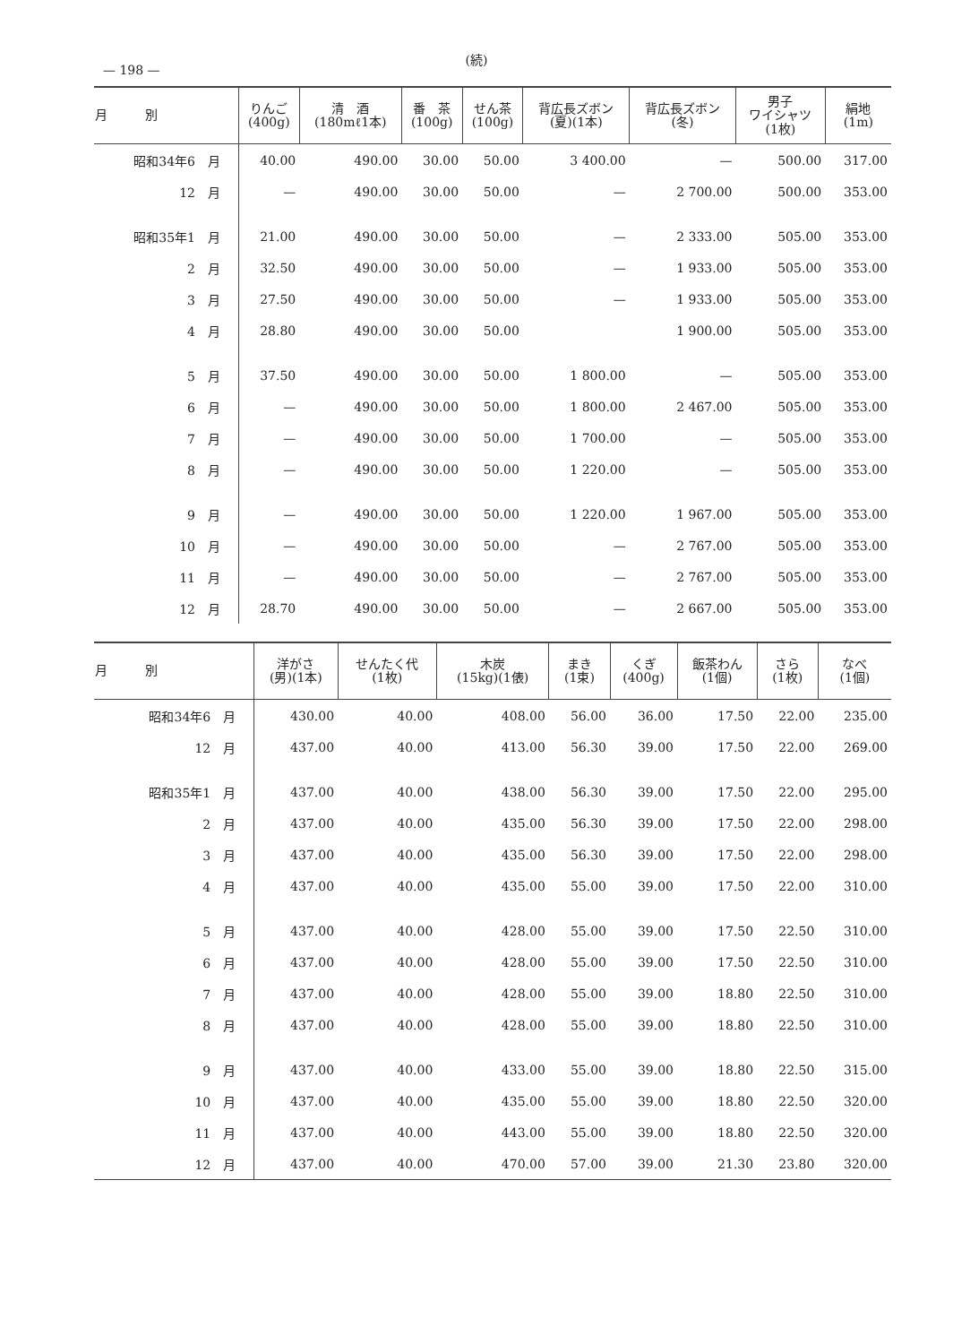— 198 —
(続)
| 月 別 | りんご (400g) | 清 酒 (180mℓ1本) | 番 茶 (100g) | せん茶 (100g) | 背広長ズボン (夏)(1本) | 背広長ズボン (冬) | 男子 ワイシャツ (1枚) | 絹地 (1m) |
| --- | --- | --- | --- | --- | --- | --- | --- | --- |
| 昭和34年6 月 | 40.00 | 490.00 | 30.00 | 50.00 | 3 400.00 | — | 500.00 | 317.00 |
| 12 月 | — | 490.00 | 30.00 | 50.00 | — | 2 700.00 | 500.00 | 353.00 |
| 昭和35年1 月 | 21.00 | 490.00 | 30.00 | 50.00 | — | 2 333.00 | 505.00 | 353.00 |
| 2 月 | 32.50 | 490.00 | 30.00 | 50.00 | — | 1 933.00 | 505.00 | 353.00 |
| 3 月 | 27.50 | 490.00 | 30.00 | 50.00 | — | 1 933.00 | 505.00 | 353.00 |
| 4 月 | 28.80 | 490.00 | 30.00 | 50.00 | | 1 900.00 | 505.00 | 353.00 |
| 5 月 | 37.50 | 490.00 | 30.00 | 50.00 | 1 800.00 | — | 505.00 | 353.00 |
| 6 月 | — | 490.00 | 30.00 | 50.00 | 1 800.00 | 2 467.00 | 505.00 | 353.00 |
| 7 月 | — | 490.00 | 30.00 | 50.00 | 1 700.00 | — | 505.00 | 353.00 |
| 8 月 | — | 490.00 | 30.00 | 50.00 | 1 220.00 | — | 505.00 | 353.00 |
| 9 月 | — | 490.00 | 30.00 | 50.00 | 1 220.00 | 1 967.00 | 505.00 | 353.00 |
| 10 月 | — | 490.00 | 30.00 | 50.00 | — | 2 767.00 | 505.00 | 353.00 |
| 11 月 | — | 490.00 | 30.00 | 50.00 | — | 2 767.00 | 505.00 | 353.00 |
| 12 月 | 28.70 | 490.00 | 30.00 | 50.00 | — | 2 667.00 | 505.00 | 353.00 |
| 月 別 | 洋がさ (男)(1本) | せんたく代 (1枚) | 木炭 (15kg)(1俵) | まき (1束) | くぎ (400g) | 飯茶わん (1個) | さら (1枚) | なべ (1個) |
| --- | --- | --- | --- | --- | --- | --- | --- | --- |
| 昭和34年6 月 | 430.00 | 40.00 | 408.00 | 56.00 | 36.00 | 17.50 | 22.00 | 235.00 |
| 12 月 | 437.00 | 40.00 | 413.00 | 56.30 | 39.00 | 17.50 | 22.00 | 269.00 |
| 昭和35年1 月 | 437.00 | 40.00 | 438.00 | 56.30 | 39.00 | 17.50 | 22.00 | 295.00 |
| 2 月 | 437.00 | 40.00 | 435.00 | 56.30 | 39.00 | 17.50 | 22.00 | 298.00 |
| 3 月 | 437.00 | 40.00 | 435.00 | 56.30 | 39.00 | 17.50 | 22.00 | 298.00 |
| 4 月 | 437.00 | 40.00 | 435.00 | 55.00 | 39.00 | 17.50 | 22.00 | 310.00 |
| 5 月 | 437.00 | 40.00 | 428.00 | 55.00 | 39.00 | 17.50 | 22.50 | 310.00 |
| 6 月 | 437.00 | 40.00 | 428.00 | 55.00 | 39.00 | 17.50 | 22.50 | 310.00 |
| 7 月 | 437.00 | 40.00 | 428.00 | 55.00 | 39.00 | 18.80 | 22.50 | 310.00 |
| 8 月 | 437.00 | 40.00 | 428.00 | 55.00 | 39.00 | 18.80 | 22.50 | 310.00 |
| 9 月 | 437.00 | 40.00 | 433.00 | 55.00 | 39.00 | 18.80 | 22.50 | 315.00 |
| 10 月 | 437.00 | 40.00 | 435.00 | 55.00 | 39.00 | 18.80 | 22.50 | 320.00 |
| 11 月 | 437.00 | 40.00 | 443.00 | 55.00 | 39.00 | 18.80 | 22.50 | 320.00 |
| 12 月 | 437.00 | 40.00 | 470.00 | 57.00 | 39.00 | 21.30 | 23.80 | 320.00 |